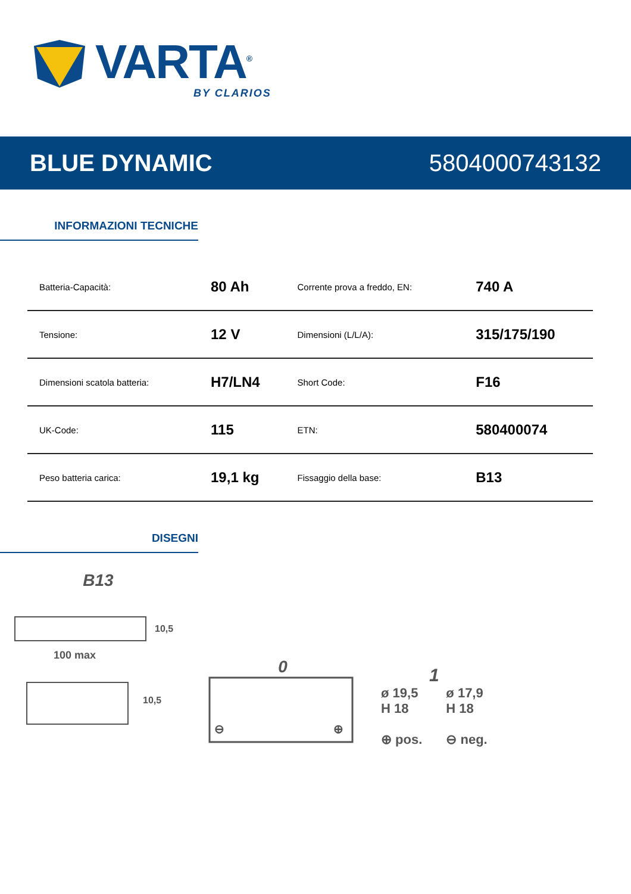VARTA<sup>®</sup>
BY CLARIOS
BLUE DYNAMIC 5804000743132
INFORMAZIONI TECNICHE
| Batteria-Capacità: | 80 Ah | Corrente prova a freddo, EN: | 740 A |
| Tensione: | 12 V | Dimensioni (L/L/A): | 315/175/190 |
| Dimensioni scatola batteria: | H7/LN4 | Short Code: | F16 |
| UK-Code: | 115 | ETN: | 580400074 |
| Peso batteria carica: | 19,1 kg | Fissaggio della base: | B13 |
DISEGNI
B13
100 max
10,5
10,5
0
⊖
⊕
1
ø 19,5
H 18
⊕ pos.
ø 17,9
H 18
⊖ neg.